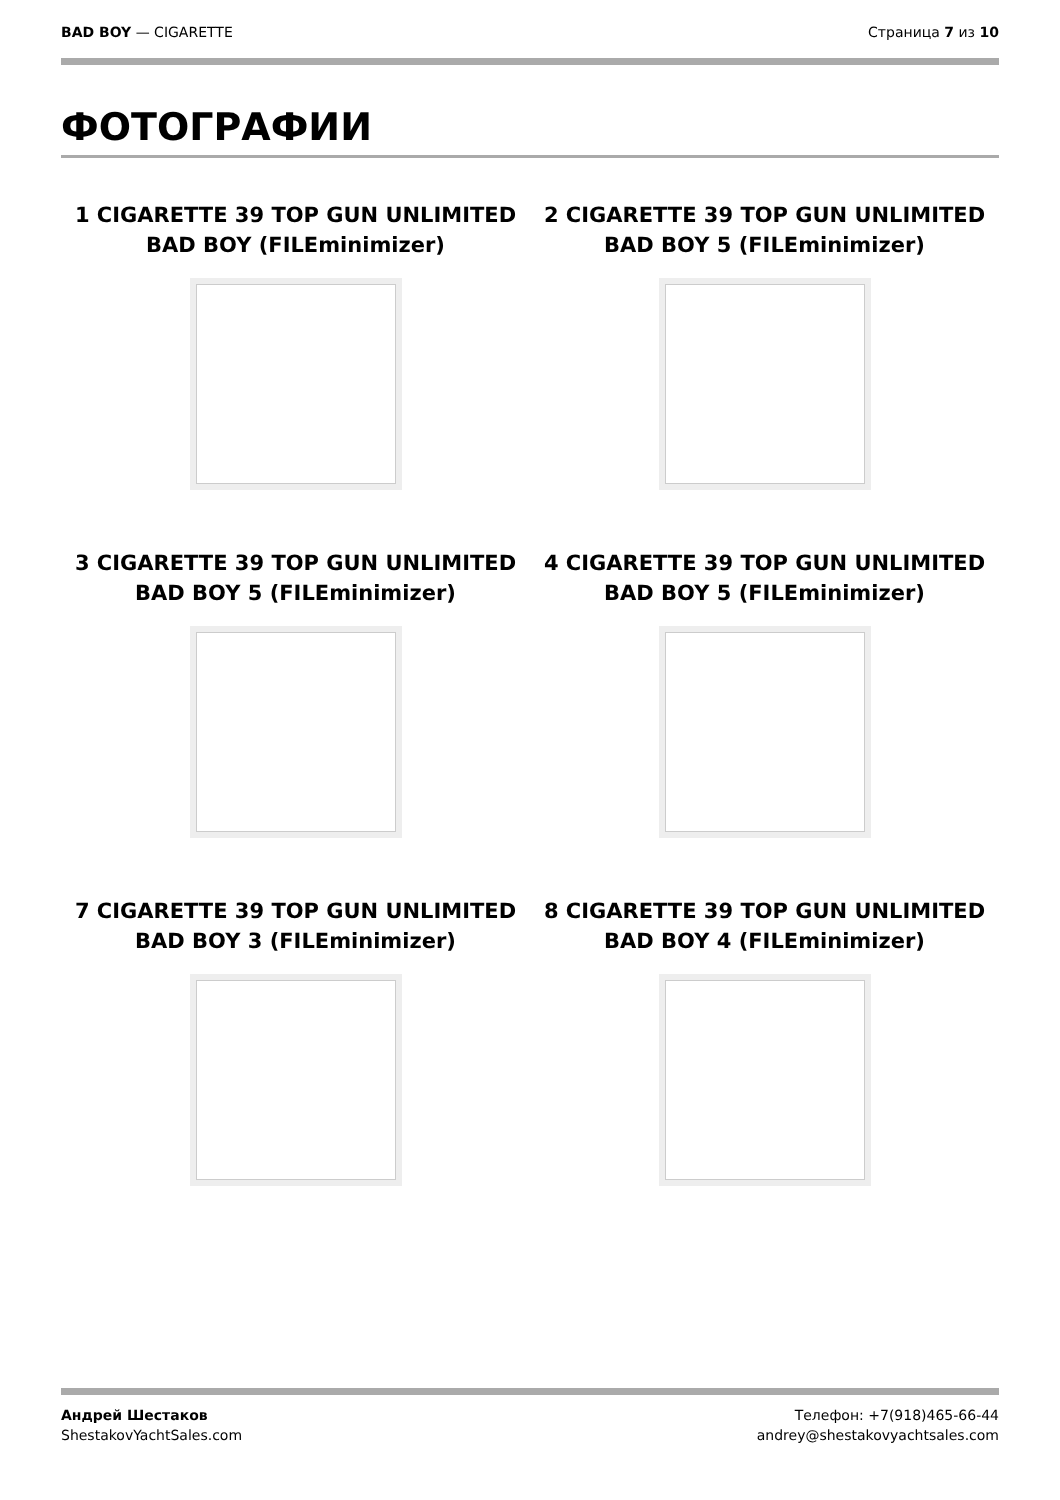BAD BOY — CIGARETTE Страница 7 из 10
ФОТОГРАФИИ
1 CIGARETTE 39 TOP GUN UNLIMITED BAD BOY (FILEminimizer)
2 CIGARETTE 39 TOP GUN UNLIMITED BAD BOY 5 (FILEminimizer)
3 CIGARETTE 39 TOP GUN UNLIMITED BAD BOY 5 (FILEminimizer)
4 CIGARETTE 39 TOP GUN UNLIMITED BAD BOY 5 (FILEminimizer)
7 CIGARETTE 39 TOP GUN UNLIMITED BAD BOY 3 (FILEminimizer)
8 CIGARETTE 39 TOP GUN UNLIMITED BAD BOY 4 (FILEminimizer)
Андрей Шестаков
ShestakovYachtSales.com
Телефон: +7(918)465-66-44
andrey@shestakovyachtsales.com